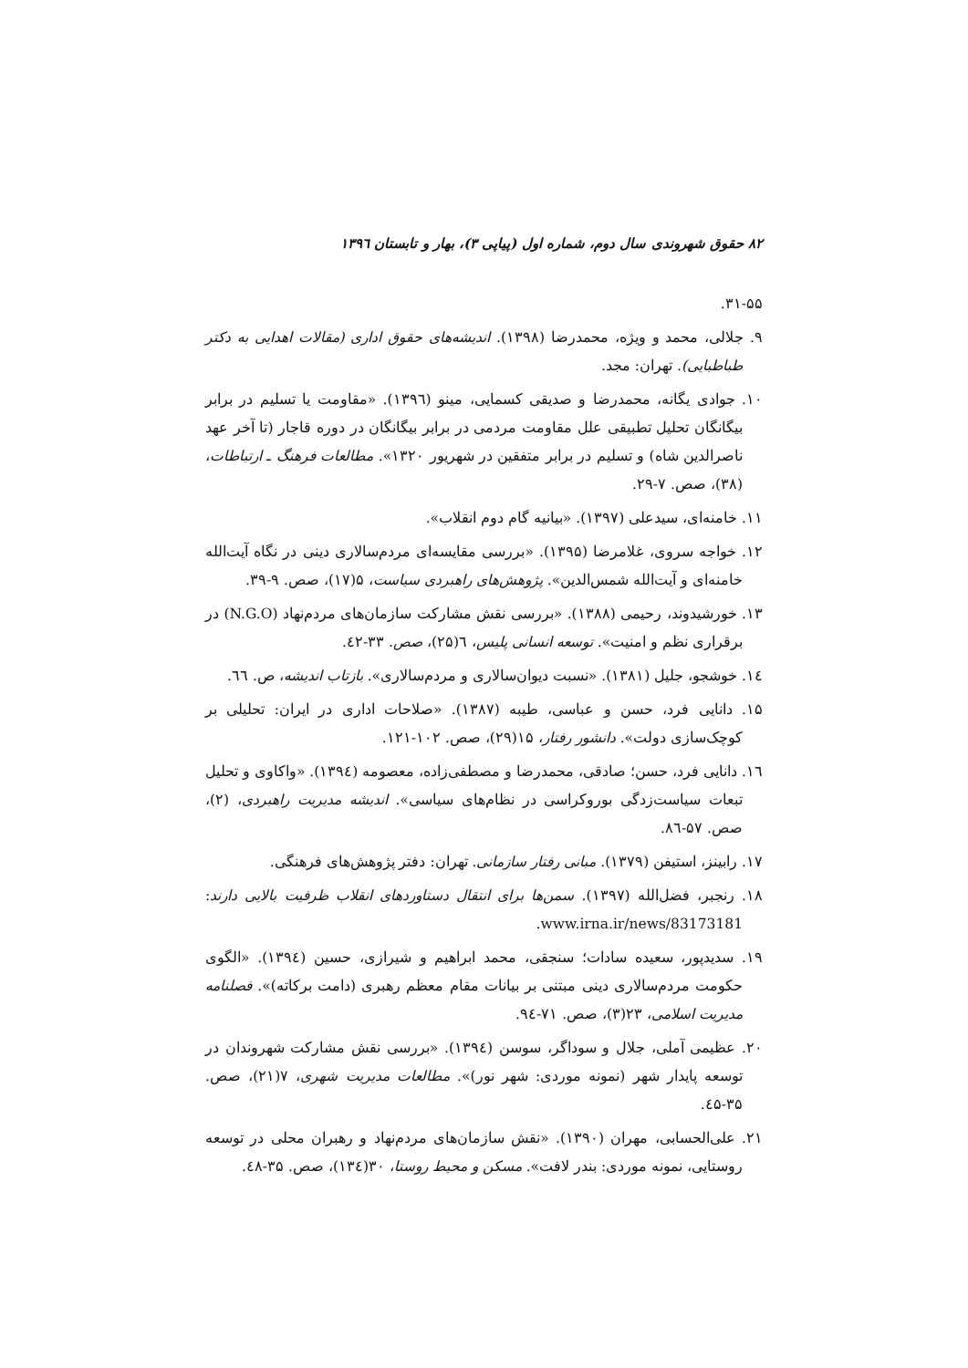۸۲ حقوق شهروندی سال دوم، شماره اول (پیاپی ۳)، بهار و تابستان ۱۳۹٦
۳۱-۵۵.
۹. جلالی، محمد و ویژه، محمدرضا (۱۳۹۸). اندیشه‌های حقوق اداری (مقالات اهدایی به دکتر طباطبایی). تهران: مجد.
۱۰. جوادی یگانه، محمدرضا و صدیقی کسمایی، مینو (۱۳۹٦). «مقاومت یا تسلیم در برابر بیگانگان تحلیل تطبیقی علل مقاومت مردمی در برابر بیگانگان در دوره قاجار (تا آخر عهد ناصرالدین شاه) و تسلیم در برابر متفقین در شهریور ۱۳۲۰». مطالعات فرهنگ ـ ارتباطات، (۳۸)، صص. ۷-۲۹.
۱۱. خامنه‌ای، سیدعلی (۱۳۹۷). «بیانیه گام دوم انقلاب».
۱۲. خواجه سروی، غلامرضا (۱۳۹۵). «بررسی مقایسه‌ای مردم‌سالاری دینی در نگاه آیت‌الله خامنه‌ای و آیت‌الله شمس‌الدین». پژوهش‌های راهبردی سیاست، ۵(۱۷)، صص. ۹-۳۹.
۱۳. خورشیدوند، رحیمی (۱۳۸۸). «بررسی نقش مشارکت سازمان‌های مردم‌نهاد (N.G.O) در برقراری نظم و امنیت». توسعه انسانی پلیس، ٦(۲۵)، صص. ۳۳-٤۲.
۱٤. خوشجو، جلیل (۱۳۸۱). «نسبت دیوان‌سالاری و مردم‌سالاری». بازتاب اندیشه، ص. ٦٦.
۱۵. دانایی فرد، حسن و عباسی، طیبه (۱۳۸۷). «صلاحات اداری در ایران: تحلیلی بر کوچک‌سازی دولت». دانشور رفتار، ۱۵(۲۹)، صص. ۱۰۲-۱۲۱.
۱٦. دانایی فرد، حسن؛ صادقی، محمدرضا و مصطفی‌زاده، معصومه (۱۳۹٤). «واکاوی و تحلیل تبعات سیاست‌زدگی بوروکراسی در نظام‌های سیاسی». اندیشه مدیریت راهبردی، (۲)، صص. ۵۷-۸٦.
۱۷. رابینز، استیفن (۱۳۷۹). مبانی رفتار سازمانی. تهران: دفتر پژوهش‌های فرهنگی.
۱۸. رنجبر، فضل‌الله (۱۳۹۷). سمن‌ها برای انتقال دستاوردهای انقلاب ظرفیت بالایی دارند: www.irna.ir/news/83173181.
۱۹. سدیدپور، سعیده سادات؛ سنجقی، محمد ابراهیم و شیرازی، حسین (۱۳۹٤). «الگوی حکومت مردم‌سالاری دینی مبتنی بر بیانات مقام معظم رهبری (دامت برکاته)». فصلنامه مدیریت اسلامی، ۲۳(۳)، صص. ۷۱-۹٤.
۲۰. عظیمی آملی، جلال و سوداگر، سوسن (۱۳۹٤). «بررسی نقش مشارکت شهروندان در توسعه پایدار شهر (نمونه موردی: شهر نور)». مطالعات مدیریت شهری، ۷(۲۱)، صص. ۳۵-٤۵.
۲۱. علی‌الحسابی، مهران (۱۳۹۰). «نقش سازمان‌های مردم‌نهاد و رهبران محلی در توسعه روستایی، نمونه موردی: بندر لافت». مسکن و محیط روستا، ۳۰(۱۳٤)، صص. ۳۵-٤۸.